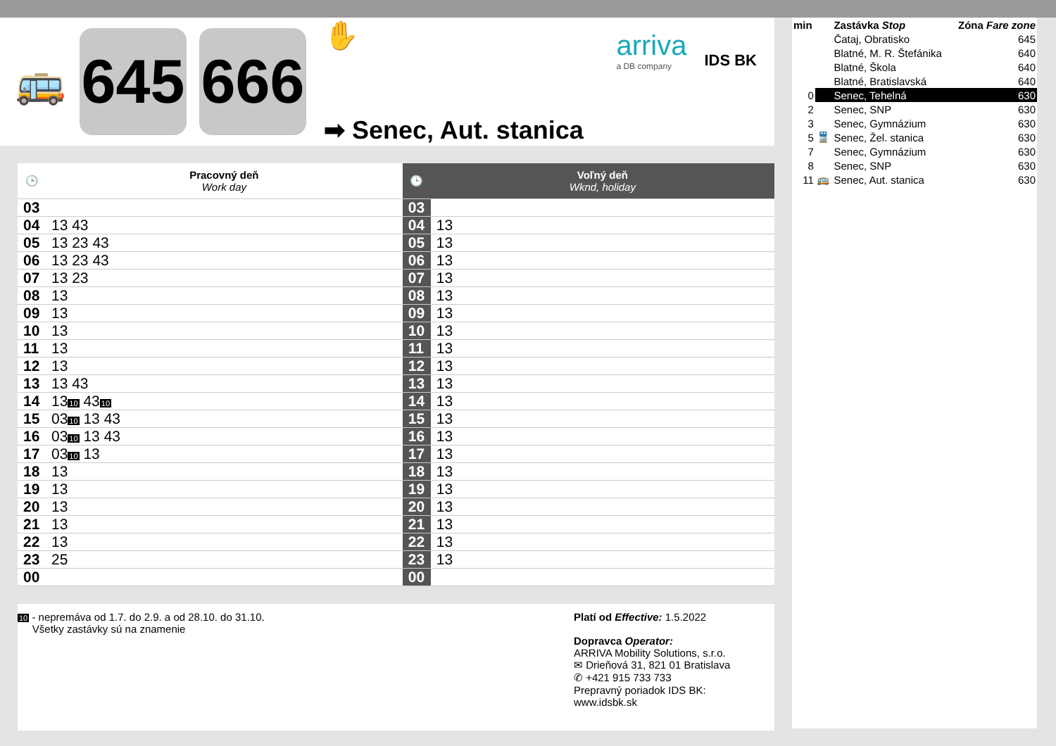🚌
645
666
✋
➡ Senec, Aut. stanica
arriva
a DB company
IDS BK
| 🕒 | Pracovný deň Work day | 🕒 | Voľný deň Wknd, holiday |
| --- | --- | --- | --- |
| 03 | | 03 | |
| 04 | 13 43 | 04 | 13 |
| 05 | 13 23 43 | 05 | 13 |
| 06 | 13 23 43 | 06 | 13 |
| 07 | 13 23 | 07 | 13 |
| 08 | 13 | 08 | 13 |
| 09 | 13 | 09 | 13 |
| 10 | 13 | 10 | 13 |
| 11 | 13 | 11 | 13 |
| 12 | 13 | 12 | 13 |
| 13 | 13 43 | 13 | 13 |
| 14 | 13 10 43 10 | 14 | 13 |
| 15 | 03 10 13 43 | 15 | 13 |
| 16 | 03 10 13 43 | 16 | 13 |
| 17 | 03 10 13 | 17 | 13 |
| 18 | 13 | 18 | 13 |
| 19 | 13 | 19 | 13 |
| 20 | 13 | 20 | 13 |
| 21 | 13 | 21 | 13 |
| 22 | 13 | 22 | 13 |
| 23 | 25 | 23 | 13 |
| 00 | | 00 | |
10 - nepremáva od 1.7. do 2.9. a od 28.10. do 31.10.
Všetky zastávky sú na znamenie
Platí od Effective: 1.5.2022
Dopravca Operator:
ARRIVA Mobility Solutions, s.r.o.
✉ Drieňová 31, 821 01 Bratislava
✆ +421 915 733 733
Prepravný poriadok IDS BK:
www.idsbk.sk
| min | | Zastávka Stop | Zóna Fare zone |
| | | Čataj, Obratisko | 645 |
| | | Blatné, M. R. Štefánika | 640 |
| | | Blatné, Škola | 640 |
| | | Blatné, Bratislavská | 640 |
| 0 | | Senec, Tehelná | 630 |
| 2 | | Senec, SNP | 630 |
| 3 | | Senec, Gymnázium | 630 |
| 5 | 🚆 | Senec, Žel. stanica | 630 |
| 7 | | Senec, Gymnázium | 630 |
| 8 | | Senec, SNP | 630 |
| 11 | 🚌 | Senec, Aut. stanica | 630 |